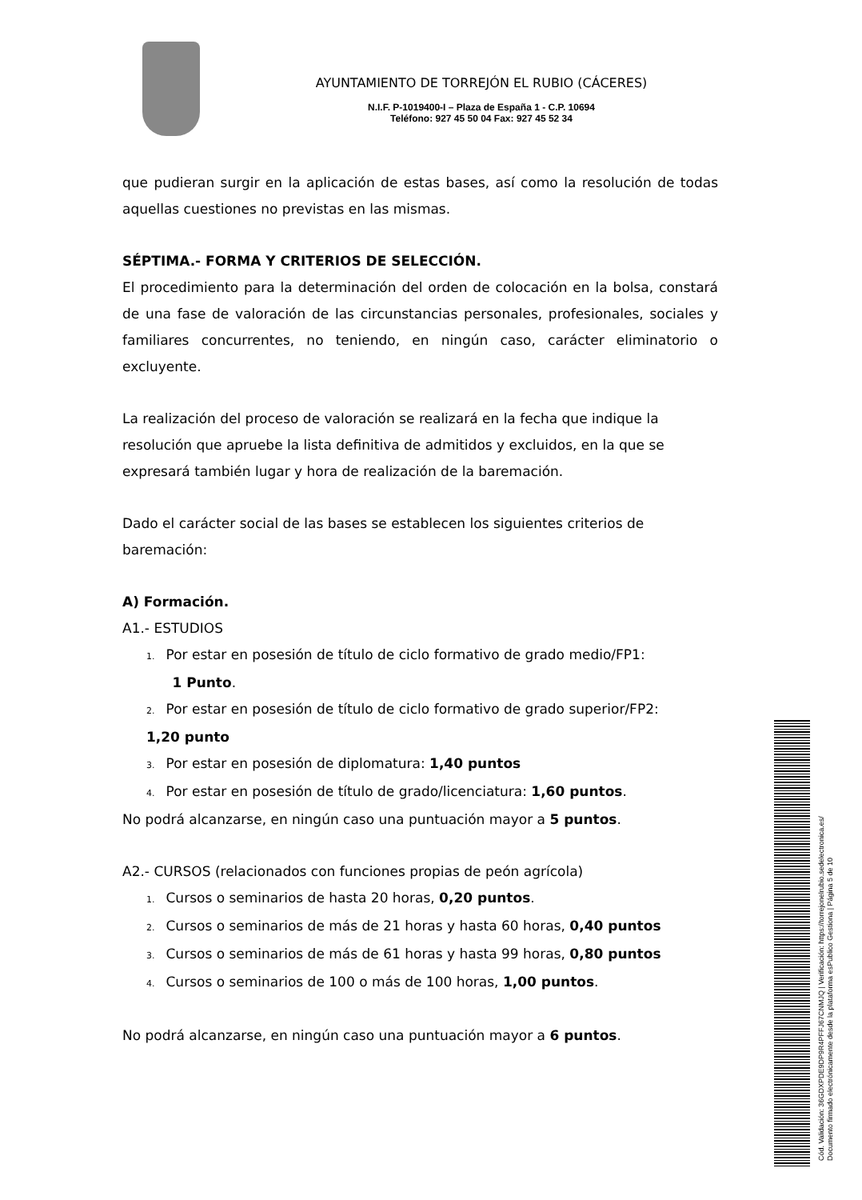AYUNTAMIENTO DE TORREJÓN EL RUBIO (CÁCERES)
N.I.F. P-1019400-I – Plaza de España 1 - C.P. 10694
Teléfono: 927 45 50 04 Fax: 927 45 52 34
que pudieran surgir en la aplicación de estas bases, así como la resolución de todas aquellas cuestiones no previstas en las mismas.
SÉPTIMA.- FORMA Y CRITERIOS DE SELECCIÓN.
El procedimiento para la determinación del orden de colocación en la bolsa, constará de una fase de valoración de las circunstancias personales, profesionales, sociales y familiares concurrentes, no teniendo, en ningún caso, carácter eliminatorio o excluyente.
La realización del proceso de valoración se realizará en la fecha que indique la resolución que apruebe la lista definitiva de admitidos y excluidos, en la que se expresará también lugar y hora de realización de la baremación.
Dado el carácter social de las bases se establecen los siguientes criterios de baremación:
A) Formación.
A1.- ESTUDIOS
1. Por estar en posesión de título de ciclo formativo de grado medio/FP1:
1 Punto.
2. Por estar en posesión de título de ciclo formativo de grado superior/FP2:
1,20 punto
3. Por estar en posesión de diplomatura: 1,40 puntos
4. Por estar en posesión de título de grado/licenciatura: 1,60 puntos.
No podrá alcanzarse, en ningún caso una puntuación mayor a 5 puntos.
A2.- CURSOS (relacionados con funciones propias de peón agrícola)
1. Cursos o seminarios de hasta 20 horas, 0,20 puntos.
2. Cursos o seminarios de más de 21 horas y hasta 60 horas, 0,40 puntos
3. Cursos o seminarios de más de 61 horas y hasta 99 horas, 0,80 puntos
4. Cursos o seminarios de 100 o más de 100 horas, 1,00 puntos.
No podrá alcanzarse, en ningún caso una puntuación mayor a 6 puntos.
Cód. Validación: 36GDXPDE9DP9R4PFFJ67CNMJQ | Verificación: https://torrejonelrubio.sedelectronica.es/
Documento firmado electrónicamente desde la plataforma esPublico Gestiona | Página 5 de 10